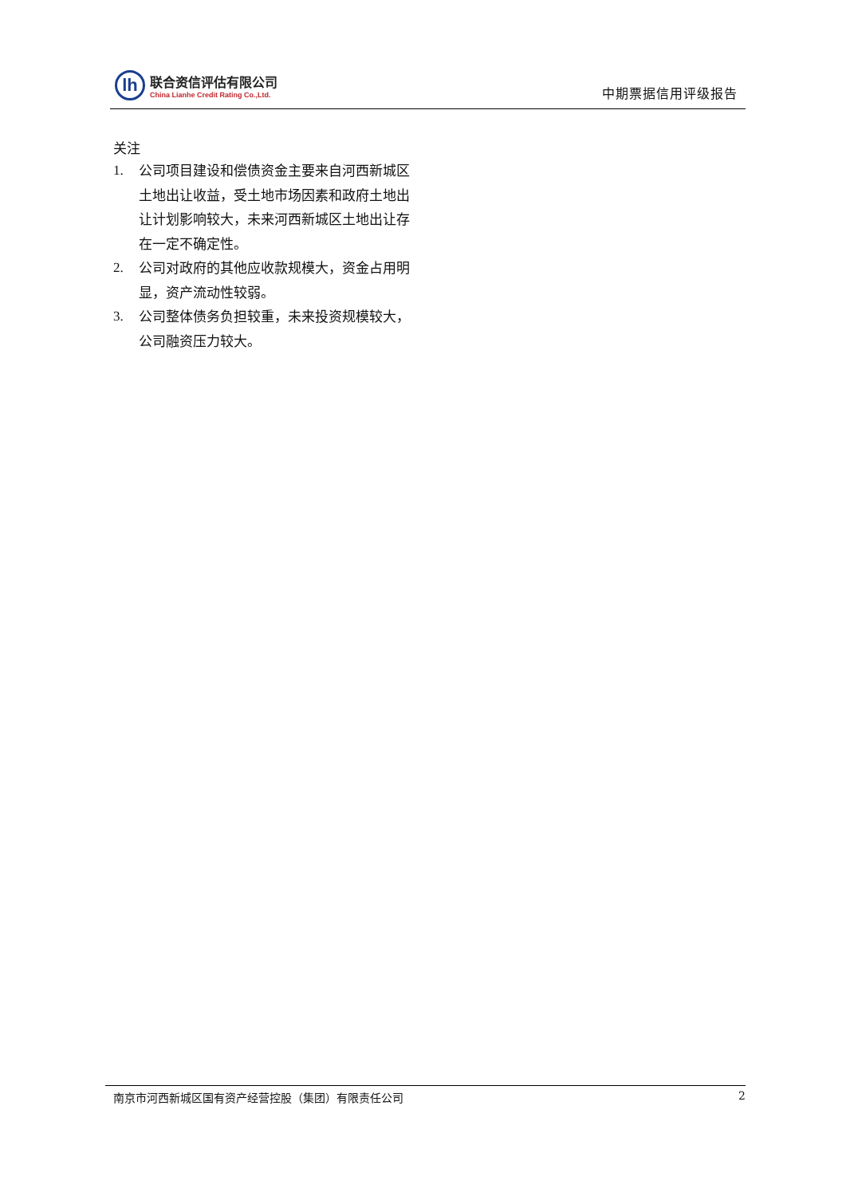lh
联合资信评估有限公司
China Lianhe Credit Rating Co.,Ltd.
中期票据信用评级报告
关注
1. 公司项目建设和偿债资金主要来自河西新城区土地出让收益，受土地市场因素和政府土地出让计划影响较大，未来河西新城区土地出让存在一定不确定性。
2. 公司对政府的其他应收款规模大，资金占用明显，资产流动性较弱。
3. 公司整体债务负担较重，未来投资规模较大，公司融资压力较大。
南京市河西新城区国有资产经营控股（集团）有限责任公司 2